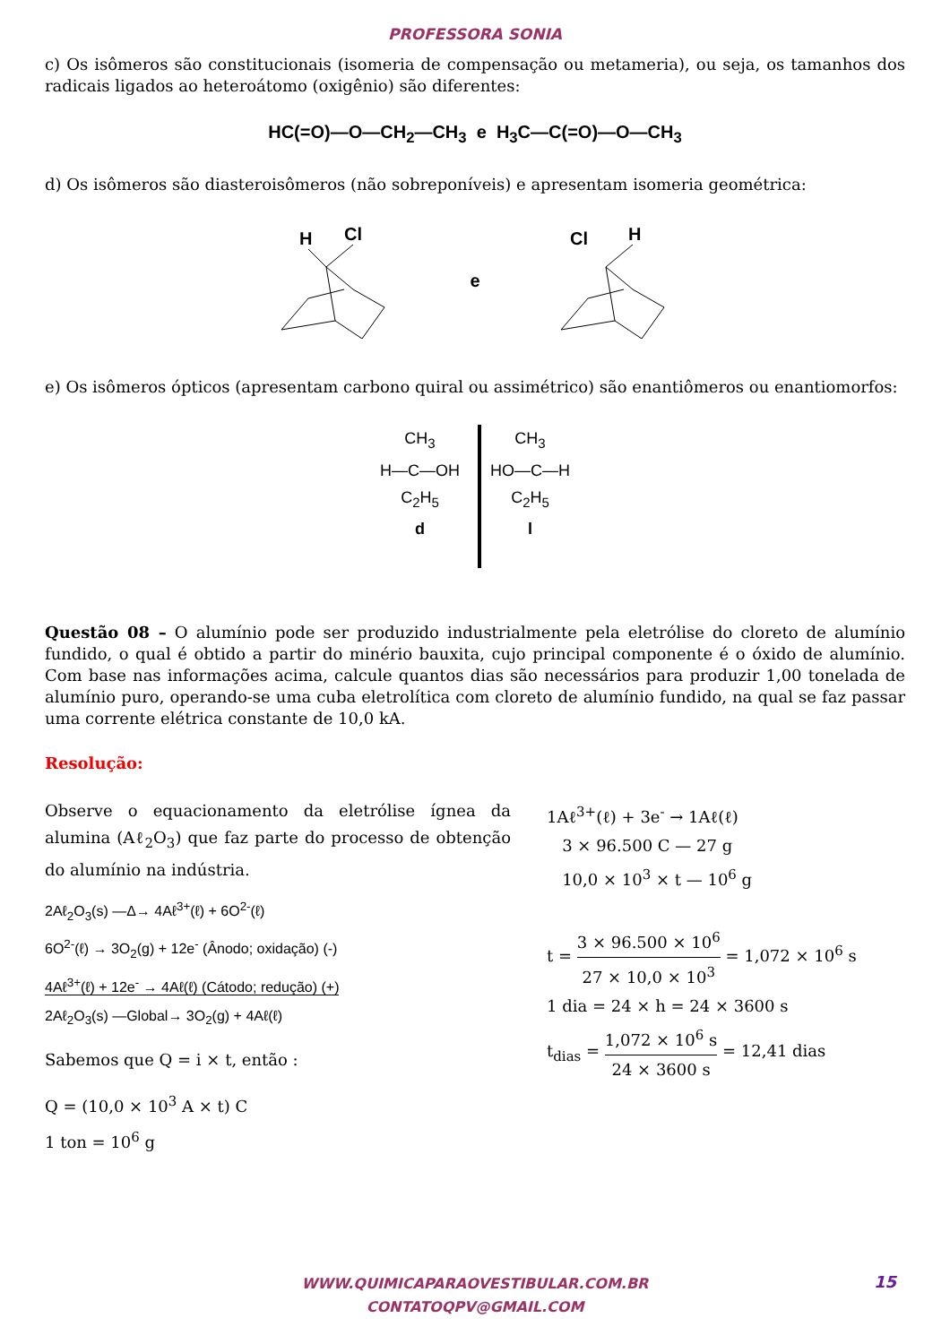PROFESSORA SONIA
c) Os isômeros são constitucionais (isomeria de compensação ou metameria), ou seja, os tamanhos dos radicais ligados ao heteroátomo (oxigênio) são diferentes:
HC(=O)—O—CH<sub>2</sub>—CH<sub>3</sub> e H<sub>3</sub>C—C(=O)—O—CH<sub>3</sub>
d) Os isômeros são diasteroisômeros (não sobreponíveis) e apresentam isomeria geométrica:
H
Cl
e
Cl
H
e) Os isômeros ópticos (apresentam carbono quiral ou assimétrico) são enantiômeros ou enantiomorfos:
CH<sub>3</sub>
H—C—OH
C<sub>2</sub>H<sub>5</sub>
d
CH<sub>3</sub>
HO—C—H
C<sub>2</sub>H<sub>5</sub>
l
Questão 08 – O alumínio pode ser produzido industrialmente pela eletrólise do cloreto de alumínio fundido, o qual é obtido a partir do minério bauxita, cujo principal componente é o óxido de alumínio. Com base nas informações acima, calcule quantos dias são necessários para produzir 1,00 tonelada de alumínio puro, operando-se uma cuba eletrolítica com cloreto de alumínio fundido, na qual se faz passar uma corrente elétrica constante de 10,0 kA.
Resolução:
Observe o equacionamento da eletrólise ígnea da alumina (Aℓ<sub>2</sub>O<sub>3</sub>) que faz parte do processo de obtenção do alumínio na indústria.
2Aℓ<sub>2</sub>O<sub>3</sub>(s) —Δ→ 4Aℓ<sup>3+</sup>(ℓ) + 6O<sup>2-</sup>(ℓ)
6O<sup>2-</sup>(ℓ) → 3O<sub>2</sub>(g) + 12e<sup>-</sup> (Ânodo; oxidação) (-)
4Aℓ<sup>3+</sup>(ℓ) + 12e<sup>-</sup> → 4Aℓ(ℓ) (Cátodo; redução) (+)
2Aℓ<sub>2</sub>O<sub>3</sub>(s) —Global→ 3O<sub>2</sub>(g) + 4Aℓ(ℓ)
Sabemos que Q = i × t, então :
Q = (10,0 × 10<sup>3</sup> A × t) C
1 ton = 10<sup>6</sup> g
1Aℓ<sup>3+</sup>(ℓ) + 3e<sup>-</sup> → 1Aℓ(ℓ)
3 × 96.500 C — 27 g
10,0 × 10<sup>3</sup> × t — 10<sup>6</sup> g
t = 3 × 96.500 × 10<sup>6</sup> 27 × 10,0 × 10<sup>3</sup> = 1,072 × 10<sup>6</sup> s
1 dia = 24 × h = 24 × 3600 s
t<sub>dias</sub> = 1,072 × 10<sup>6</sup> s 24 × 3600 s = 12,41 dias
WWW.QUIMICAPARAOVESTIBULAR.COM.BR
CONTATOQPV@GMAIL.COM
15